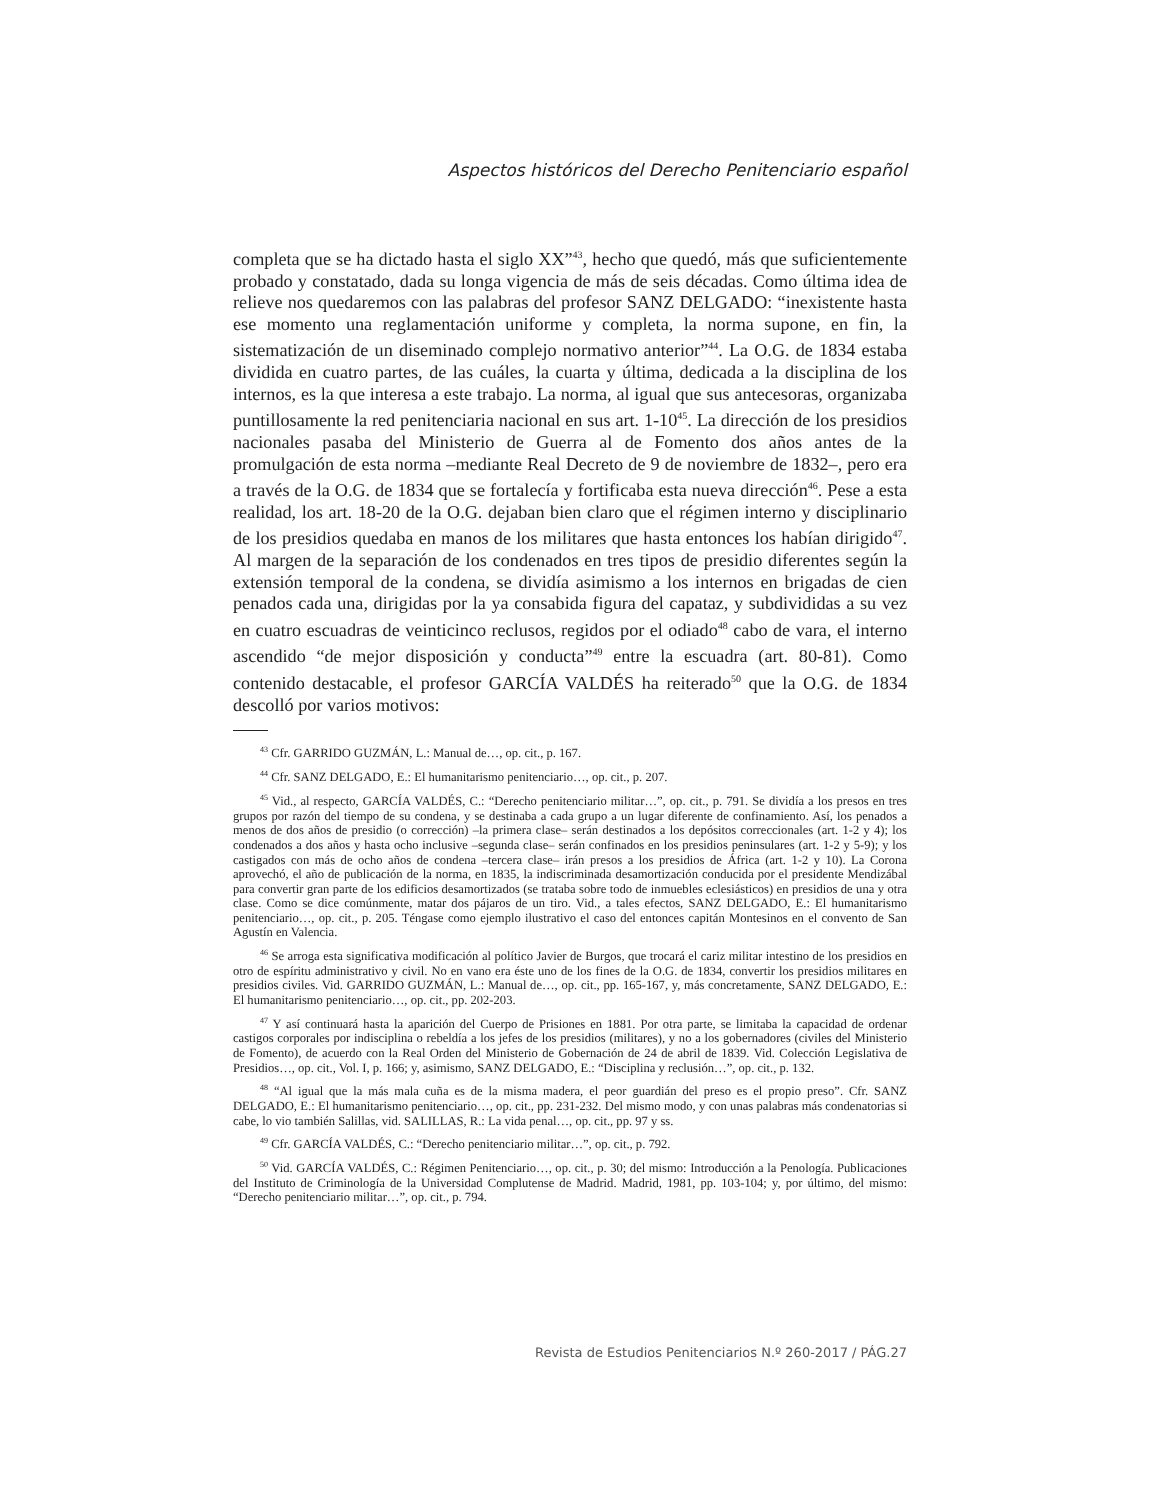Aspectos históricos del Derecho Penitenciario español
completa que se ha dictado hasta el siglo XX”<sup>43</sup>, hecho que quedó, más que suficientemente probado y constatado, dada su longa vigencia de más de seis décadas. Como última idea de relieve nos quedaremos con las palabras del profesor SANZ DELGADO: “inexistente hasta ese momento una reglamentación uniforme y completa, la norma supone, en fin, la sistematización de un diseminado complejo normativo anterior”<sup>44</sup>. La O.G. de 1834 estaba dividida en cuatro partes, de las cuáles, la cuarta y última, dedicada a la disciplina de los internos, es la que interesa a este trabajo. La norma, al igual que sus antecesoras, organizaba puntillosamente la red penitenciaria nacional en sus art. 1-10<sup>45</sup>. La dirección de los presidios nacionales pasaba del Ministerio de Guerra al de Fomento dos años antes de la promulgación de esta norma –mediante Real Decreto de 9 de noviembre de 1832–, pero era a través de la O.G. de 1834 que se fortalecía y fortificaba esta nueva dirección<sup>46</sup>. Pese a esta realidad, los art. 18-20 de la O.G. dejaban bien claro que el régimen interno y disciplinario de los presidios quedaba en manos de los militares que hasta entonces los habían dirigido<sup>47</sup>. Al margen de la separación de los condenados en tres tipos de presidio diferentes según la extensión temporal de la condena, se dividía asimismo a los internos en brigadas de cien penados cada una, dirigidas por la ya consabida figura del capataz, y subdivididas a su vez en cuatro escuadras de veinticinco reclusos, regidos por el odiado<sup>48</sup> cabo de vara, el interno ascendido “de mejor disposición y conducta”<sup>49</sup> entre la escuadra (art. 80-81). Como contenido destacable, el profesor GARCÍA VALDÉS ha reiterado<sup>50</sup> que la O.G. de 1834 descolló por varios motivos:
<sup>43</sup> Cfr. GARRIDO GUZMÁN, L.: Manual de…, op. cit., p. 167.
<sup>44</sup> Cfr. SANZ DELGADO, E.: El humanitarismo penitenciario…, op. cit., p. 207.
<sup>45</sup> Vid., al respecto, GARCÍA VALDÉS, C.: “Derecho penitenciario militar…”, op. cit., p. 791. Se dividía a los presos en tres grupos por razón del tiempo de su condena, y se destinaba a cada grupo a un lugar diferente de confinamiento. Así, los penados a menos de dos años de presidio (o corrección) –la primera clase– serán destinados a los depósitos correccionales (art. 1-2 y 4); los condenados a dos años y hasta ocho inclusive –segunda clase– serán confinados en los presidios peninsulares (art. 1-2 y 5-9); y los castigados con más de ocho años de condena –tercera clase– irán presos a los presidios de África (art. 1-2 y 10). La Corona aprovechó, el año de publicación de la norma, en 1835, la indiscriminada desamortización conducida por el presidente Mendizábal para convertir gran parte de los edificios desamortizados (se trataba sobre todo de inmuebles eclesiásticos) en presidios de una y otra clase. Como se dice comúnmente, matar dos pájaros de un tiro. Vid., a tales efectos, SANZ DELGADO, E.: El humanitarismo penitenciario…, op. cit., p. 205. Téngase como ejemplo ilustrativo el caso del entonces capitán Montesinos en el convento de San Agustín en Valencia.
<sup>46</sup> Se arroga esta significativa modificación al político Javier de Burgos, que trocará el cariz militar intestino de los presidios en otro de espíritu administrativo y civil. No en vano era éste uno de los fines de la O.G. de 1834, convertir los presidios militares en presidios civiles. Vid. GARRIDO GUZMÁN, L.: Manual de…, op. cit., pp. 165-167, y, más concretamente, SANZ DELGADO, E.: El humanitarismo penitenciario…, op. cit., pp. 202-203.
<sup>47</sup> Y así continuará hasta la aparición del Cuerpo de Prisiones en 1881. Por otra parte, se limitaba la capacidad de ordenar castigos corporales por indisciplina o rebeldía a los jefes de los presidios (militares), y no a los gobernadores (civiles del Ministerio de Fomento), de acuerdo con la Real Orden del Ministerio de Gobernación de 24 de abril de 1839. Vid. Colección Legislativa de Presidios…, op. cit., Vol. I, p. 166; y, asimismo, SANZ DELGADO, E.: “Disciplina y reclusión…”, op. cit., p. 132.
<sup>48</sup> “Al igual que la más mala cuña es de la misma madera, el peor guardián del preso es el propio preso”. Cfr. SANZ DELGADO, E.: El humanitarismo penitenciario…, op. cit., pp. 231-232. Del mismo modo, y con unas palabras más condenatorias si cabe, lo vio también Salillas, vid. SALILLAS, R.: La vida penal…, op. cit., pp. 97 y ss.
<sup>49</sup> Cfr. GARCÍA VALDÉS, C.: “Derecho penitenciario militar…”, op. cit., p. 792.
<sup>50</sup> Vid. GARCÍA VALDÉS, C.: Régimen Penitenciario…, op. cit., p. 30; del mismo: Introducción a la Penología. Publicaciones del Instituto de Criminología de la Universidad Complutense de Madrid. Madrid, 1981, pp. 103-104; y, por último, del mismo: “Derecho penitenciario militar…”, op. cit., p. 794.
Revista de Estudios Penitenciarios N.º 260-2017 / PÁG.27